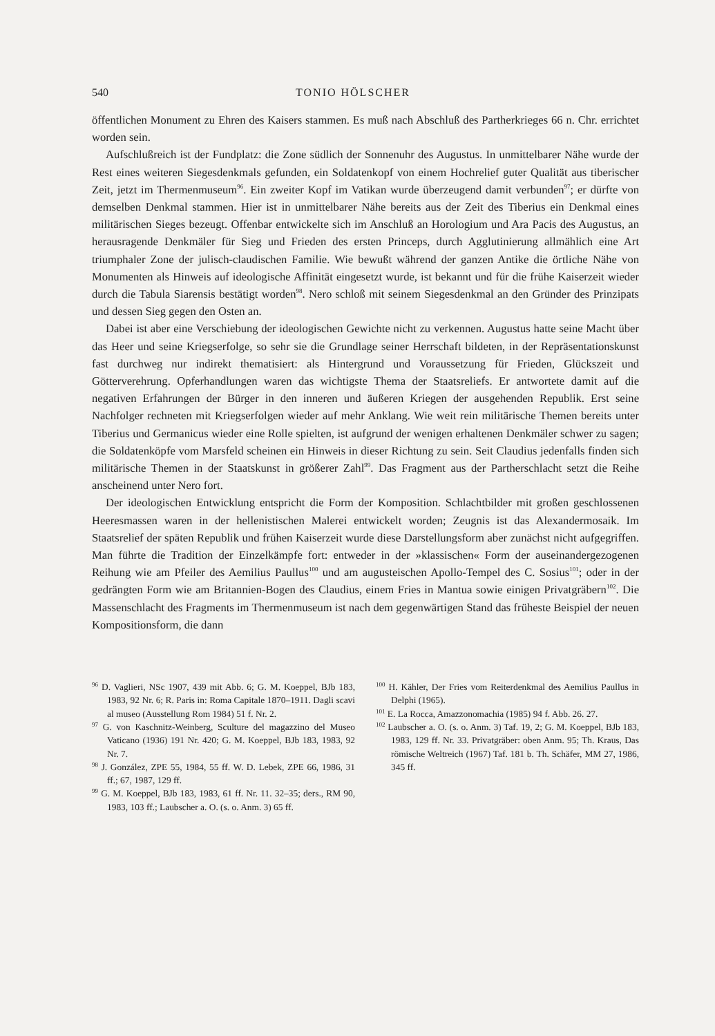540 TONIO HÖLSCHER
öffentlichen Monument zu Ehren des Kaisers stammen. Es muß nach Abschluß des Parther­krieges 66 n. Chr. errichtet worden sein.
Aufschlußreich ist der Fundplatz: die Zone südlich der Sonnenuhr des Augustus. In unmittelbarer Nähe wurde der Rest eines weiteren Siegesdenkmals gefunden, ein Soldatenkopf von einem Hochrelief guter Qualität aus tiberischer Zeit, jetzt im Thermenmuseum<sup>96</sup>. Ein zweiter Kopf im Vatikan wurde überzeugend damit verbunden<sup>97</sup>; er dürfte von demselben Denkmal stammen. Hier ist in unmittelbarer Nähe bereits aus der Zeit des Tiberius ein Denkmal eines militärischen Sieges bezeugt. Offenbar entwickelte sich im Anschluß an Horologium und Ara Pacis des Augustus, an herausragende Denkmäler für Sieg und Frieden des ersten Princeps, durch Agglutinierung allmählich eine Art triumphaler Zone der julisch-claudischen Familie. Wie bewußt während der ganzen Antike die örtliche Nähe von Monumenten als Hinweis auf ideologische Affinität eingesetzt wurde, ist bekannt und für die frühe Kaiserzeit wieder durch die Tabula Siarensis bestätigt worden<sup>98</sup>. Nero schloß mit seinem Siegesdenkmal an den Gründer des Prinzipats und dessen Sieg gegen den Osten an.
Dabei ist aber eine Verschiebung der ideologischen Gewichte nicht zu verkennen. Augustus hatte seine Macht über das Heer und seine Kriegserfolge, so sehr sie die Grundlage seiner Herrschaft bildeten, in der Repräsentationskunst fast durchweg nur indirekt thematisiert: als Hintergrund und Voraussetzung für Frieden, Glückszeit und Götterverehrung. Opferhandlungen waren das wichtigste Thema der Staatsreliefs. Er antwortete damit auf die negativen Erfahrungen der Bürger in den inneren und äußeren Kriegen der ausgehenden Republik. Erst seine Nachfolger rechneten mit Kriegserfolgen wieder auf mehr Anklang. Wie weit rein militärische Themen bereits unter Tiberius und Germanicus wieder eine Rolle spielten, ist aufgrund der wenigen erhaltenen Denkmäler schwer zu sagen; die Soldatenköpfe vom Marsfeld scheinen ein Hinweis in dieser Richtung zu sein. Seit Claudius jedenfalls finden sich militärische Themen in der Staatskunst in größerer Zahl<sup>99</sup>. Das Fragment aus der Partherschlacht setzt die Reihe anscheinend unter Nero fort.
Der ideologischen Entwicklung entspricht die Form der Komposition. Schlachtbilder mit großen geschlossenen Heeresmassen waren in der hellenistischen Malerei entwickelt worden; Zeugnis ist das Alexandermosaik. Im Staatsrelief der späten Republik und frühen Kaiserzeit wurde diese Darstellungsform aber zunächst nicht aufgegriffen. Man führte die Tradition der Einzelkämpfe fort: entweder in der »klassischen« Form der auseinandergezogenen Reihung wie am Pfeiler des Aemilius Paullus<sup>100</sup> und am augusteischen Apollo-Tempel des C. Sosius<sup>101</sup>; oder in der gedrängten Form wie am Britannien-Bogen des Claudius, einem Fries in Mantua sowie einigen Privatgräbern<sup>102</sup>. Die Massenschlacht des Fragments im Thermenmuseum ist nach dem gegenwärtigen Stand das früheste Beispiel der neuen Kompositionsform, die dann
<sup>96</sup> D. Vaglieri, NSc 1907, 439 mit Abb. 6; G. M. Koeppel, BJb 183, 1983, 92 Nr. 6; R. Paris in: Roma Capitale 1870–1911. Dagli scavi al museo (Ausstellung Rom 1984) 51 f. Nr. 2.
<sup>97</sup> G. von Kaschnitz-Weinberg, Sculture del magazzino del Museo Vaticano (1936) 191 Nr. 420; G. M. Koeppel, BJb 183, 1983, 92 Nr. 7.
<sup>98</sup> J. González, ZPE 55, 1984, 55 ff. W. D. Lebek, ZPE 66, 1986, 31 ff.; 67, 1987, 129 ff.
<sup>99</sup> G. M. Koeppel, BJb 183, 1983, 61 ff. Nr. 11. 32–35; ders., RM 90, 1983, 103 ff.; Laubscher a. O. (s. o. Anm. 3) 65 ff.
<sup>100</sup> H. Kähler, Der Fries vom Reiterdenkmal des Aemilius Paullus in Delphi (1965).
<sup>101</sup> E. La Rocca, Amazzonomachia (1985) 94 f. Abb. 26. 27.
<sup>102</sup> Laubscher a. O. (s. o. Anm. 3) Taf. 19, 2; G. M. Koeppel, BJb 183, 1983, 129 ff. Nr. 33. Privatgräber: oben Anm. 95; Th. Kraus, Das römische Weltreich (1967) Taf. 181 b. Th. Schäfer, MM 27, 1986, 345 ff.